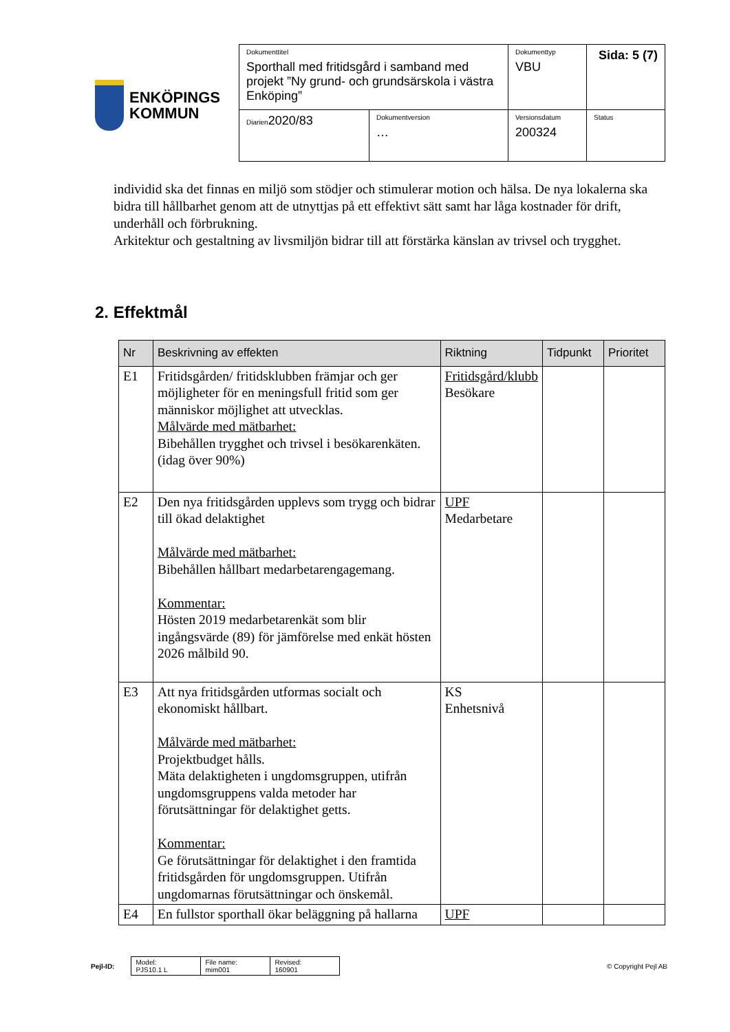ENKÖPINGS
KOMMUN
| Dokumenttitel Sporthall med fritidsgård i samband med projekt ”Ny grund- och grundsärskola i västra Enköping” | | Dokumenttyp VBU | Sida: 5 (7) |
| Diarien 2020/83 | Dokumentversion … | Versionsdatum 200324 | Status |
individid ska det finnas en miljö som stödjer och stimulerar motion och hälsa. De nya lokalerna ska bidra till hållbarhet genom att de utnyttjas på ett effektivt sätt samt har låga kostnader för drift, underhåll och förbrukning.
Arkitektur och gestaltning av livsmiljön bidrar till att förstärka känslan av trivsel och trygghet.
2. Effektmål
| Nr | Beskrivning av effekten | Riktning | Tidpunkt | Prioritet |
| --- | --- | --- | --- | --- |
| E1 | Fritidsgården/ fritidsklubben främjar och ger möjligheter för en meningsfull fritid som ger människor möjlighet att utvecklas. Målvärde med mätbarhet: Bibehållen trygghet och trivsel i besökarenkäten. (idag över 90%) | Fritidsgård/klubb Besökare | | |
| E2 | Den nya fritidsgården upplevs som trygg och bidrar till ökad delaktighet Målvärde med mätbarhet: Bibehållen hållbart medarbetarengagemang. Kommentar: Hösten 2019 medarbetarenkät som blir ingångsvärde (89) för jämförelse med enkät hösten 2026 målbild 90. | UPF Medarbetare | | |
| E3 | Att nya fritidsgården utformas socialt och ekonomiskt hållbart. Målvärde med mätbarhet: Projektbudget hålls. Mäta delaktigheten i ungdomsgruppen, utifrån ungdomsgruppens valda metoder har förutsättningar för delaktighet getts. Kommentar: Ge förutsättningar för delaktighet i den framtida fritidsgården för ungdomsgruppen. Utifrån ungdomarnas förutsättningar och önskemål. | KS Enhetsnivå | | |
| E4 | En fullstor sporthall ökar beläggning på hallarna | UPF | | |
Pejl-ID:
| Model: PJS10.1 L | File name: mim001 | Revised: 160901 |
© Copyright Pejl AB